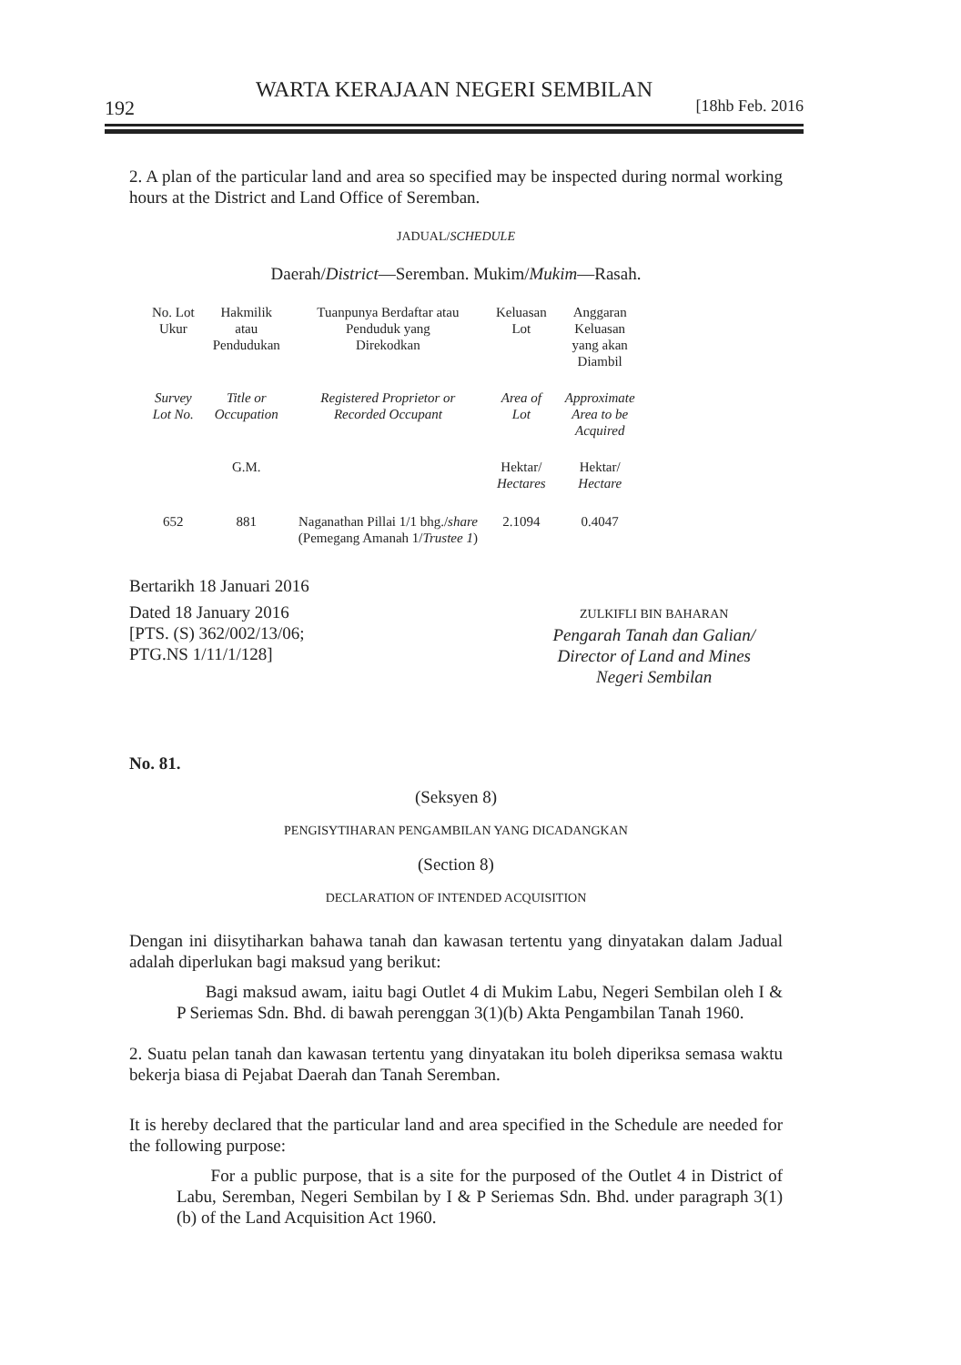WARTA KERAJAAN NEGERI SEMBILAN
192 [18hb Feb. 2016
2. A plan of the particular land and area so specified may be inspected during normal working hours at the District and Land Office of Seremban.
JADUAL/SCHEDULE
Daerah/District—Seremban. Mukim/Mukim—Rasah.
| No. Lot Ukur | Hakmilik atau Pendudukan | Tuanpunya Berdaftar atau Penduduk yang Direkodkan | Keluasan Lot | Anggaran Keluasan yang akan Diambil |
| Survey Lot No. | Title or Occupation | Registered Proprietor or Recorded Occupant | Area of Lot | Approximate Area to be Acquired |
| | G.M. | | Hektar/ Hectares | Hektar/ Hectare |
| 652 | 881 | Naganathan Pillai 1/1 bhg./ share (Pemegang Amanah 1/ Trustee 1 ) | 2.1094 | 0.4047 |
Bertarikh 18 Januari 2016
Dated 18 January 2016
[PTS. (S) 362/002/13/06;
PTG.NS 1/11/1/128]
ZULKIFLI BIN BAHARAN
Pengarah Tanah dan Galian/
Director of Land and Mines
Negeri Sembilan
No. 81.
(Seksyen 8)
PENGISYTIHARAN PENGAMBILAN YANG DICADANGKAN
(Section 8)
DECLARATION OF INTENDED ACQUISITION
Dengan ini diisytiharkan bahawa tanah dan kawasan tertentu yang dinyatakan dalam Jadual adalah diperlukan bagi maksud yang berikut:
Bagi maksud awam, iaitu bagi Outlet 4 di Mukim Labu, Negeri Sembilan oleh I & P Seriemas Sdn. Bhd. di bawah perenggan 3(1)(b) Akta Pengambilan Tanah 1960.
2. Suatu pelan tanah dan kawasan tertentu yang dinyatakan itu boleh diperiksa semasa waktu bekerja biasa di Pejabat Daerah dan Tanah Seremban.
It is hereby declared that the particular land and area specified in the Schedule are needed for the following purpose:
For a public purpose, that is a site for the purposed of the Outlet 4 in District of Labu, Seremban, Negeri Sembilan by I & P Seriemas Sdn. Bhd. under paragraph 3(1)(b) of the Land Acquisition Act 1960.